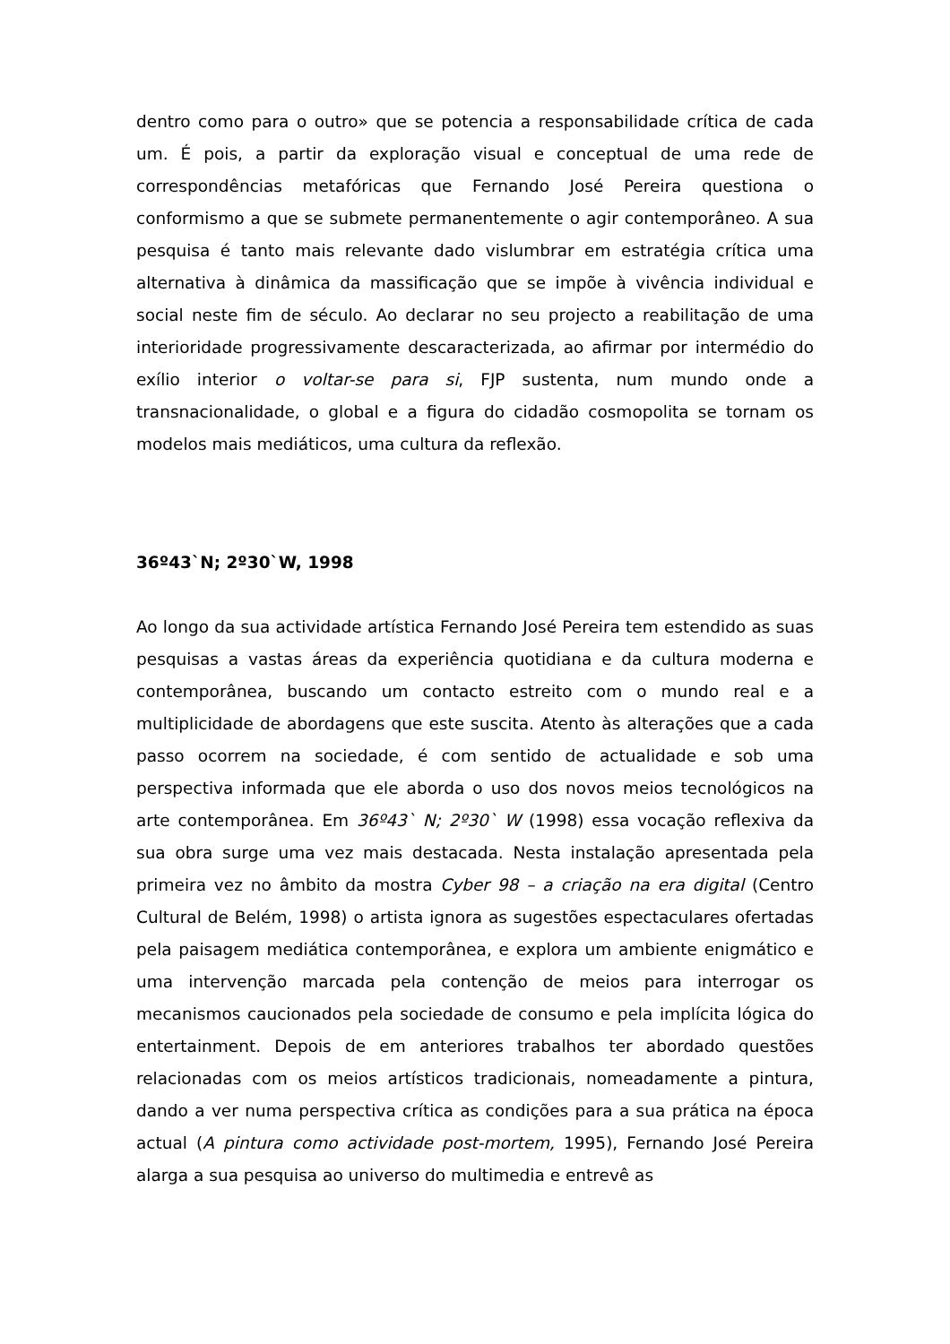dentro como para o outro» que se potencia a responsabilidade crítica de cada um. É pois, a partir da exploração visual e conceptual de uma rede de correspondências metafóricas que Fernando José Pereira questiona o conformismo a que se submete permanentemente o agir contemporâneo. A sua pesquisa é tanto mais relevante dado vislumbrar em estratégia crítica uma alternativa à dinâmica da massificação que se impõe à vivência individual e social neste fim de século. Ao declarar no seu projecto a reabilitação de uma interioridade progressivamente descaracterizada, ao afirmar por intermédio do exílio interior o voltar-se para si, FJP sustenta, num mundo onde a transnacionalidade, o global e a figura do cidadão cosmopolita se tornam os modelos mais mediáticos, uma cultura da reflexão.
36º43`N; 2º30`W, 1998
Ao longo da sua actividade artística Fernando José Pereira tem estendido as suas pesquisas a vastas áreas da experiência quotidiana e da cultura moderna e contemporânea, buscando um contacto estreito com o mundo real e a multiplicidade de abordagens que este suscita. Atento às alterações que a cada passo ocorrem na sociedade, é com sentido de actualidade e sob uma perspectiva informada que ele aborda o uso dos novos meios tecnológicos na arte contemporânea. Em 36º43` N; 2º30` W (1998) essa vocação reflexiva da sua obra surge uma vez mais destacada. Nesta instalação apresentada pela primeira vez no âmbito da mostra Cyber 98 – a criação na era digital (Centro Cultural de Belém, 1998) o artista ignora as sugestões espectaculares ofertadas pela paisagem mediática contemporânea, e explora um ambiente enigmático e uma intervenção marcada pela contenção de meios para interrogar os mecanismos caucionados pela sociedade de consumo e pela implícita lógica do entertainment. Depois de em anteriores trabalhos ter abordado questões relacionadas com os meios artísticos tradicionais, nomeadamente a pintura, dando a ver numa perspectiva crítica as condições para a sua prática na época actual (A pintura como actividade post-mortem, 1995), Fernando José Pereira alarga a sua pesquisa ao universo do multimedia e entrevê as